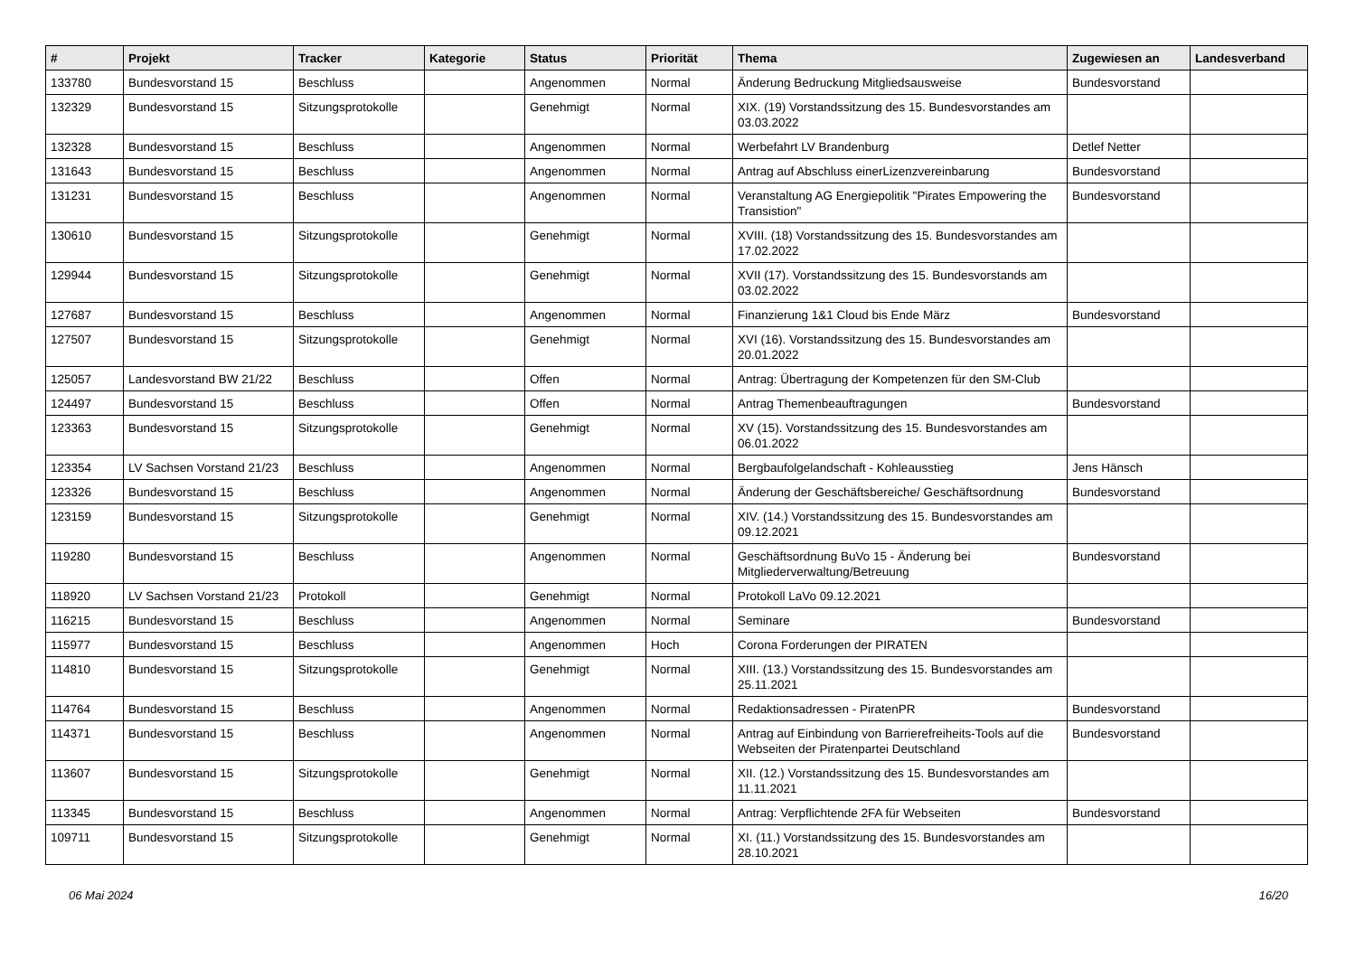| # | Projekt | Tracker | Kategorie | Status | Priorität | Thema | Zugewiesen an | Landesverband |
| --- | --- | --- | --- | --- | --- | --- | --- | --- |
| 133780 | Bundesvorstand 15 | Beschluss | | Angenommen | Normal | Änderung Bedruckung Mitgliedsausweise | Bundesvorstand | |
| 132329 | Bundesvorstand 15 | Sitzungsprotokolle | | Genehmigt | Normal | XIX. (19) Vorstandssitzung des 15. Bundesvorstandes am 03.03.2022 | | |
| 132328 | Bundesvorstand 15 | Beschluss | | Angenommen | Normal | Werbefahrt LV Brandenburg | Detlef Netter | |
| 131643 | Bundesvorstand 15 | Beschluss | | Angenommen | Normal | Antrag auf Abschluss einerLizenzvereinbarung | Bundesvorstand | |
| 131231 | Bundesvorstand 15 | Beschluss | | Angenommen | Normal | Veranstaltung AG Energiepolitik "Pirates Empowering the Transistion" | Bundesvorstand | |
| 130610 | Bundesvorstand 15 | Sitzungsprotokolle | | Genehmigt | Normal | XVIII. (18) Vorstandssitzung des 15. Bundesvorstandes am 17.02.2022 | | |
| 129944 | Bundesvorstand 15 | Sitzungsprotokolle | | Genehmigt | Normal | XVII (17). Vorstandssitzung des 15. Bundesvorstands am 03.02.2022 | | |
| 127687 | Bundesvorstand 15 | Beschluss | | Angenommen | Normal | Finanzierung 1&1 Cloud bis Ende März | Bundesvorstand | |
| 127507 | Bundesvorstand 15 | Sitzungsprotokolle | | Genehmigt | Normal | XVI (16). Vorstandssitzung des 15. Bundesvorstandes am 20.01.2022 | | |
| 125057 | Landesvorstand BW 21/22 | Beschluss | | Offen | Normal | Antrag: Übertragung der Kompetenzen für den SM-Club | | |
| 124497 | Bundesvorstand 15 | Beschluss | | Offen | Normal | Antrag Themenbeauftragungen | Bundesvorstand | |
| 123363 | Bundesvorstand 15 | Sitzungsprotokolle | | Genehmigt | Normal | XV (15). Vorstandssitzung des 15. Bundesvorstandes am 06.01.2022 | | |
| 123354 | LV Sachsen Vorstand 21/23 | Beschluss | | Angenommen | Normal | Bergbaufolgelandschaft - Kohleausstieg | Jens Hänsch | |
| 123326 | Bundesvorstand 15 | Beschluss | | Angenommen | Normal | Änderung der Geschäftsbereiche/ Geschäftsordnung | Bundesvorstand | |
| 123159 | Bundesvorstand 15 | Sitzungsprotokolle | | Genehmigt | Normal | XIV. (14.) Vorstandssitzung des 15. Bundesvorstandes am 09.12.2021 | | |
| 119280 | Bundesvorstand 15 | Beschluss | | Angenommen | Normal | Geschäftsordnung BuVo 15 - Änderung bei Mitgliederverwaltung/Betreuung | Bundesvorstand | |
| 118920 | LV Sachsen Vorstand 21/23 | Protokoll | | Genehmigt | Normal | Protokoll LaVo 09.12.2021 | | |
| 116215 | Bundesvorstand 15 | Beschluss | | Angenommen | Normal | Seminare | Bundesvorstand | |
| 115977 | Bundesvorstand 15 | Beschluss | | Angenommen | Hoch | Corona Forderungen der PIRATEN | | |
| 114810 | Bundesvorstand 15 | Sitzungsprotokolle | | Genehmigt | Normal | XIII. (13.) Vorstandssitzung des 15. Bundesvorstandes am 25.11.2021 | | |
| 114764 | Bundesvorstand 15 | Beschluss | | Angenommen | Normal | Redaktionsadressen - PiratenPR | Bundesvorstand | |
| 114371 | Bundesvorstand 15 | Beschluss | | Angenommen | Normal | Antrag auf Einbindung von Barrierefreiheits-Tools auf die Webseiten der Piratenpartei Deutschland | Bundesvorstand | |
| 113607 | Bundesvorstand 15 | Sitzungsprotokolle | | Genehmigt | Normal | XII. (12.) Vorstandssitzung des 15. Bundesvorstandes am 11.11.2021 | | |
| 113345 | Bundesvorstand 15 | Beschluss | | Angenommen | Normal | Antrag: Verpflichtende 2FA für Webseiten | Bundesvorstand | |
| 109711 | Bundesvorstand 15 | Sitzungsprotokolle | | Genehmigt | Normal | XI. (11.) Vorstandssitzung des 15. Bundesvorstandes am 28.10.2021 | | |
06 Mai 2024 16/20